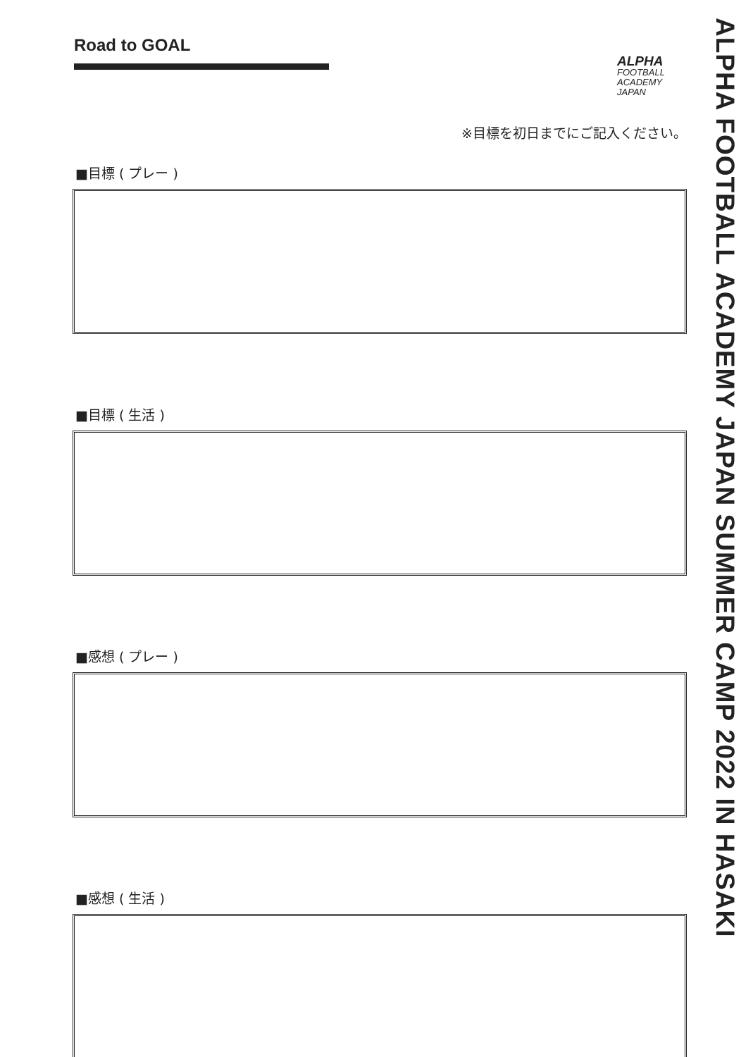Road to GOAL
※目標を初日までにご記入ください。
■目標 ( プレー )
■目標 ( 生活 )
■感想 ( プレー )
■感想 ( 生活 )
ALPHA
FOOTBALL
ACADEMY
JAPAN
ALPHA FOOTBALL ACADEMY JAPAN SUMMER CAMP 2022 IN HASAKI